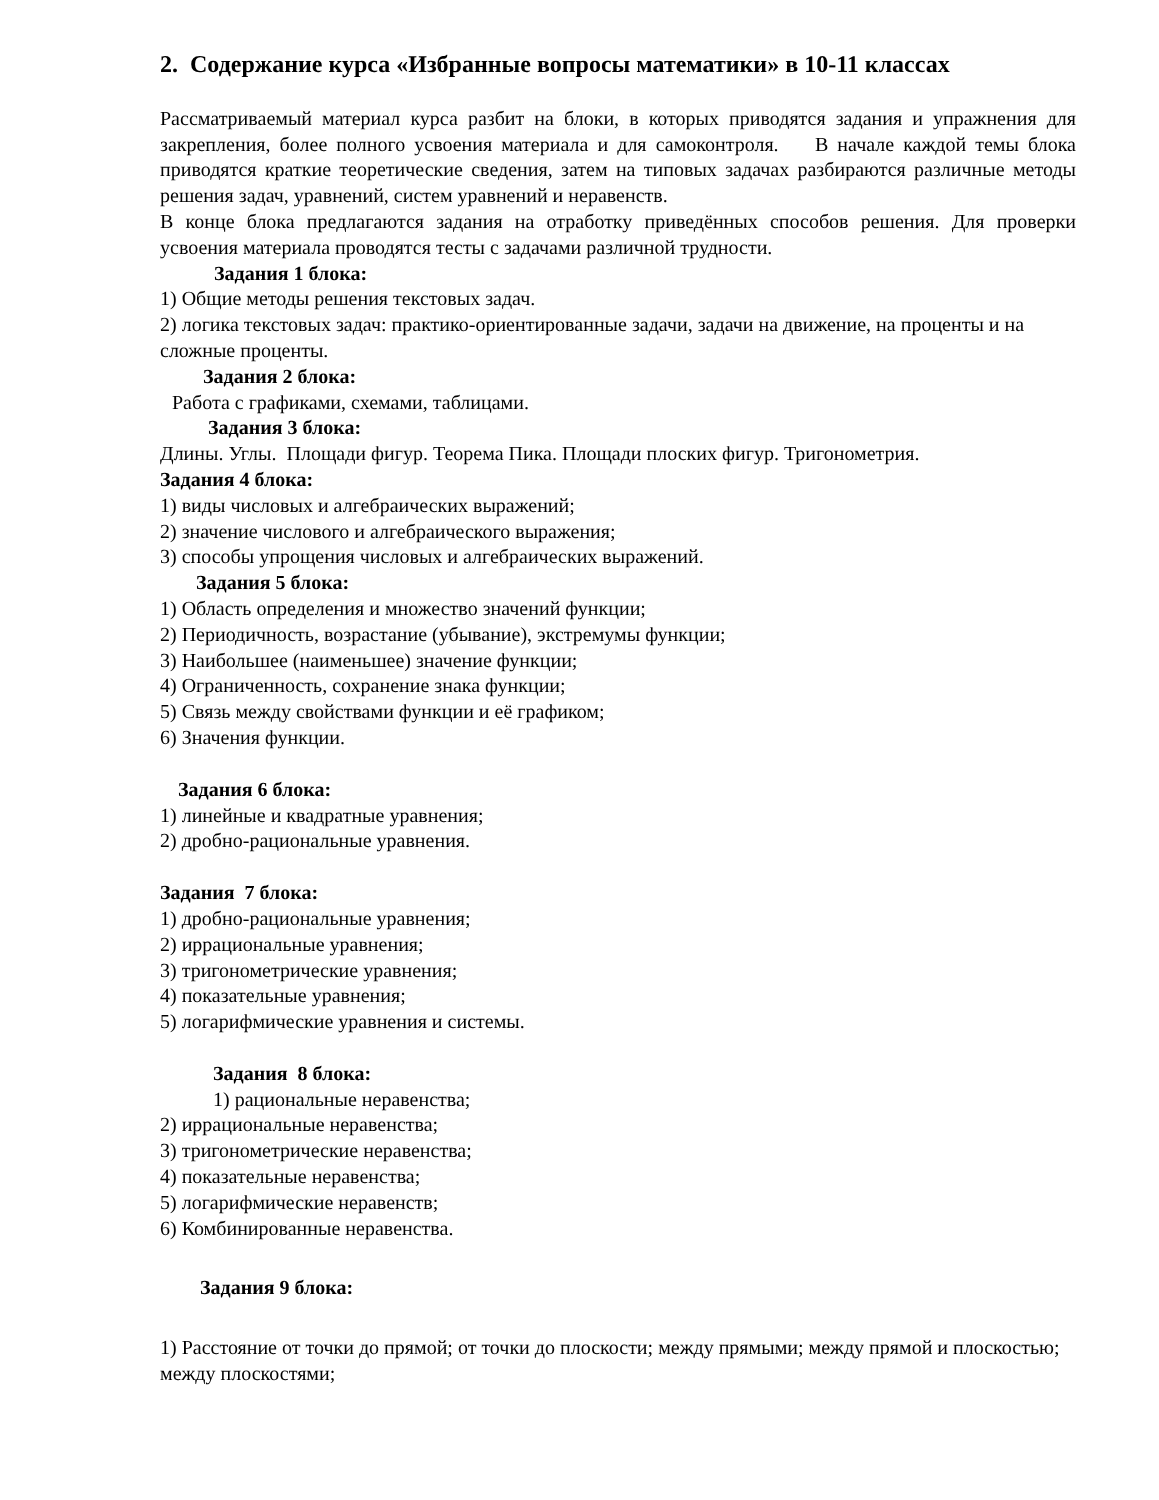2. Содержание курса «Избранные вопросы математики» в 10-11 классах
Рассматриваемый материал курса разбит на блоки, в которых приводятся задания и упражнения для закрепления, более полного усвоения материала и для самоконтроля. В начале каждой темы блока приводятся краткие теоретические сведения, затем на типовых задачах разбираются различные методы решения задач, уравнений, систем уравнений и неравенств.
В конце блока предлагаются задания на отработку приведённых способов решения. Для проверки усвоения материала проводятся тесты с задачами различной трудности.
Задания 1 блока:
1) Общие методы решения текстовых задач.
2) логика текстовых задач: практико-ориентированные задачи, задачи на движение, на проценты и на сложные проценты.
Задания 2 блока:
Работа с графиками, схемами, таблицами.
Задания 3 блока:
Длины. Углы. Площади фигур. Теорема Пика. Площади плоских фигур. Тригонометрия.
Задания 4 блока:
1) виды числовых и алгебраических выражений;
2) значение числового и алгебраического выражения;
3) способы упрощения числовых и алгебраических выражений.
Задания 5 блока:
1) Область определения и множество значений функции;
2) Периодичность, возрастание (убывание), экстремумы функции;
3) Наибольшее (наименьшее) значение функции;
4) Ограниченность, сохранение знака функции;
5) Связь между свойствами функции и её графиком;
6) Значения функции.
Задания 6 блока:
1) линейные и квадратные уравнения;
2) дробно-рациональные уравнения.
Задания 7 блока:
1) дробно-рациональные уравнения;
2) иррациональные уравнения;
3) тригонометрические уравнения;
4) показательные уравнения;
5) логарифмические уравнения и системы.
Задания 8 блока:
1) рациональные неравенства;
2) иррациональные неравенства;
3) тригонометрические неравенства;
4) показательные неравенства;
5) логарифмические неравенств;
6) Комбинированные неравенства.
Задания 9 блока:
1) Расстояние от точки до прямой; от точки до плоскости; между прямыми; между прямой и плоскостью; между плоскостями;